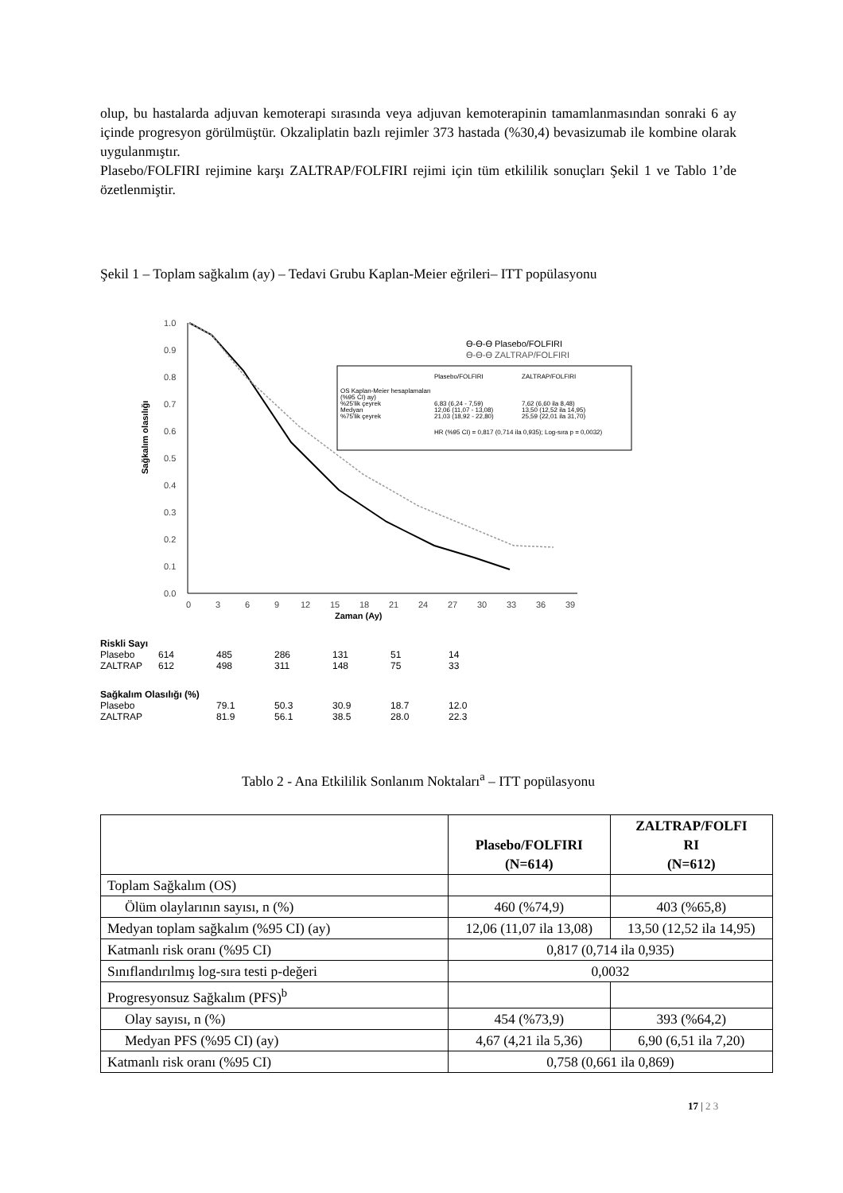olup, bu hastalarda adjuvan kemoterapi sırasında veya adjuvan kemoterapinin tamamlanmasından sonraki 6 ay içinde progresyon görülmüştür. Okzaliplatin bazlı rejimler 373 hastada (%30,4) bevasizumab ile kombine olarak uygulanmıştır.
Plasebo/FOLFIRI rejimine karşı ZALTRAP/FOLFIRI rejimi için tüm etkililik sonuçları Şekil 1 ve Tablo 1’de özetlenmiştir.
Şekil 1 – Toplam sağkalım (ay) – Tedavi Grubu Kaplan-Meier eğrileri– ITT popülasyonu
1.0
0.9
0.8
0.7
0.6
0.5
0.4
0.3
0.2
0.1
0.0
0
3
6
9
12
15
18
21
24
27
30
33
36
39
Zaman (Ay)
Sağkalım olasılığı
ϴ-ϴ-ϴ Plasebo/FOLFIRI
ϴ-ϴ-ϴ ZALTRAP/FOLFIRI
Plasebo/FOLFIRI
ZALTRAP/FOLFIRI
OS Kaplan-Meier hesaplamaları
(%95 CI) ay)
%25'lik çeyrek
6,83 (6,24 - 7,59)
7,62 (6,60 ila 8,48)
Medyan
12,06 (11,07 - 13,08)
13,50 (12,52 ila 14,95)
%75'lik çeyrek
21,03 (18,92 - 22,80)
25,59 (22,01 ila 31,70)
HR (%95 CI) = 0,817 (0,714 ila 0,935); Log-sıra p = 0,0032)
| Riskli Sayı | | | | | | |
| Plasebo | 614 | 485 | 286 | 131 | 51 | 14 |
| ZALTRAP | 612 | 498 | 311 | 148 | 75 | 33 |
| Sağkalım Olasılığı (%) | | | | | | |
| Plasebo | | 79.1 | 50.3 | 30.9 | 18.7 | 12.0 |
| ZALTRAP | | 81.9 | 56.1 | 38.5 | 28.0 | 22.3 |
Tablo 2 - Ana Etkililik Sonlanım Noktaları<sup>a</sup> – ITT popülasyonu
| | Plasebo/FOLFIRI (N=614) | ZALTRAP/FOLFI RI (N=612) |
| --- | --- | --- |
| Toplam Sağkalım (OS) | | |
| Ölüm olaylarının sayısı, n (%) | 460 (%74,9) | 403 (%65,8) |
| Medyan toplam sağkalım (%95 CI) (ay) | 12,06 (11,07 ila 13,08) | 13,50 (12,52 ila 14,95) |
| Katmanlı risk oranı (%95 CI) | 0,817 (0,714 ila 0,935) | |
| Sınıflandırılmış log-sıra testi p-değeri | 0,0032 | |
| Progresyonsuz Sağkalım (PFS)<sup>b</sup> | | |
| Olay sayısı, n (%) | 454 (%73,9) | 393 (%64,2) |
| Medyan PFS (%95 CI) (ay) | 4,67 (4,21 ila 5,36) | 6,90 (6,51 ila 7,20) |
| Katmanlı risk oranı (%95 CI) | 0,758 (0,661 ila 0,869) | |
17 | 2 3